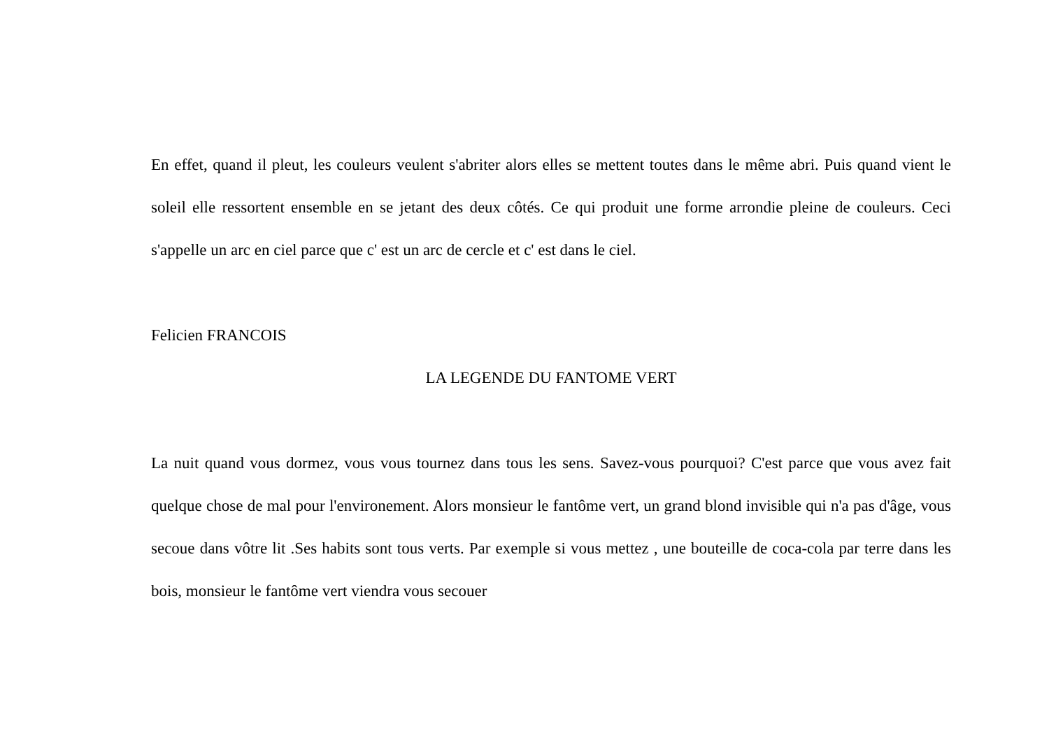En effet, quand il pleut, les couleurs veulent s'abriter alors elles se mettent toutes dans le même abri. Puis quand vient le soleil elle ressortent ensemble en se jetant des deux côtés. Ce qui produit une forme arrondie pleine de couleurs. Ceci s'appelle un arc en ciel parce que c' est un arc de cercle et c' est dans le ciel.
Felicien FRANCOIS
LA LEGENDE DU FANTOME VERT
La nuit quand vous dormez, vous vous tournez dans tous les sens. Savez-vous pourquoi? C'est parce que vous avez fait quelque chose de mal pour l'environement. Alors monsieur le fantôme vert, un grand blond invisible qui n'a pas d'âge, vous secoue dans vôtre lit .Ses habits sont tous verts. Par exemple si vous mettez , une bouteille de coca-cola par terre dans les bois, monsieur le fantôme vert viendra vous secouer